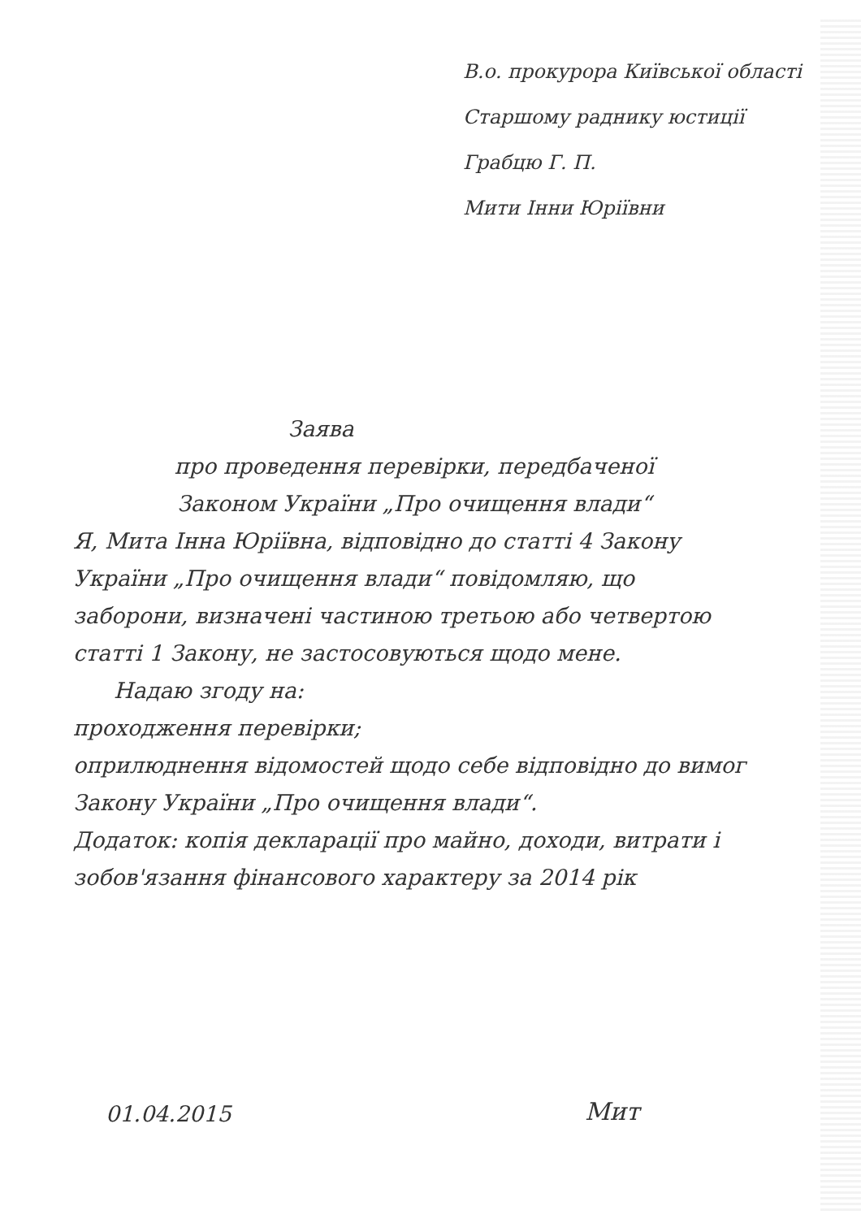В.о. прокурора Київської області
Старшому раднику юстиції
Грабцю Г. П.
Мити Інни Юріївни
Заява
про проведення перевірки, передбаченої
Законом України „Про очищення влади“
Я, Мита Інна Юріївна, відповідно до статті 4 Закону України „Про очищення влади“ повідомляю, що заборони, визначені частиною третьою або четвертою статті 1 Закону, не застосовуються щодо мене.
Надаю згоду на:
проходження перевірки;
оприлюднення відомостей щодо себе відповідно до вимог Закону України „Про очищення влади“.
Додаток: копія декларації про майно, доходи, витрати і зобов'язання фінансового характеру за 2014 рік
01.04.2015 Мит